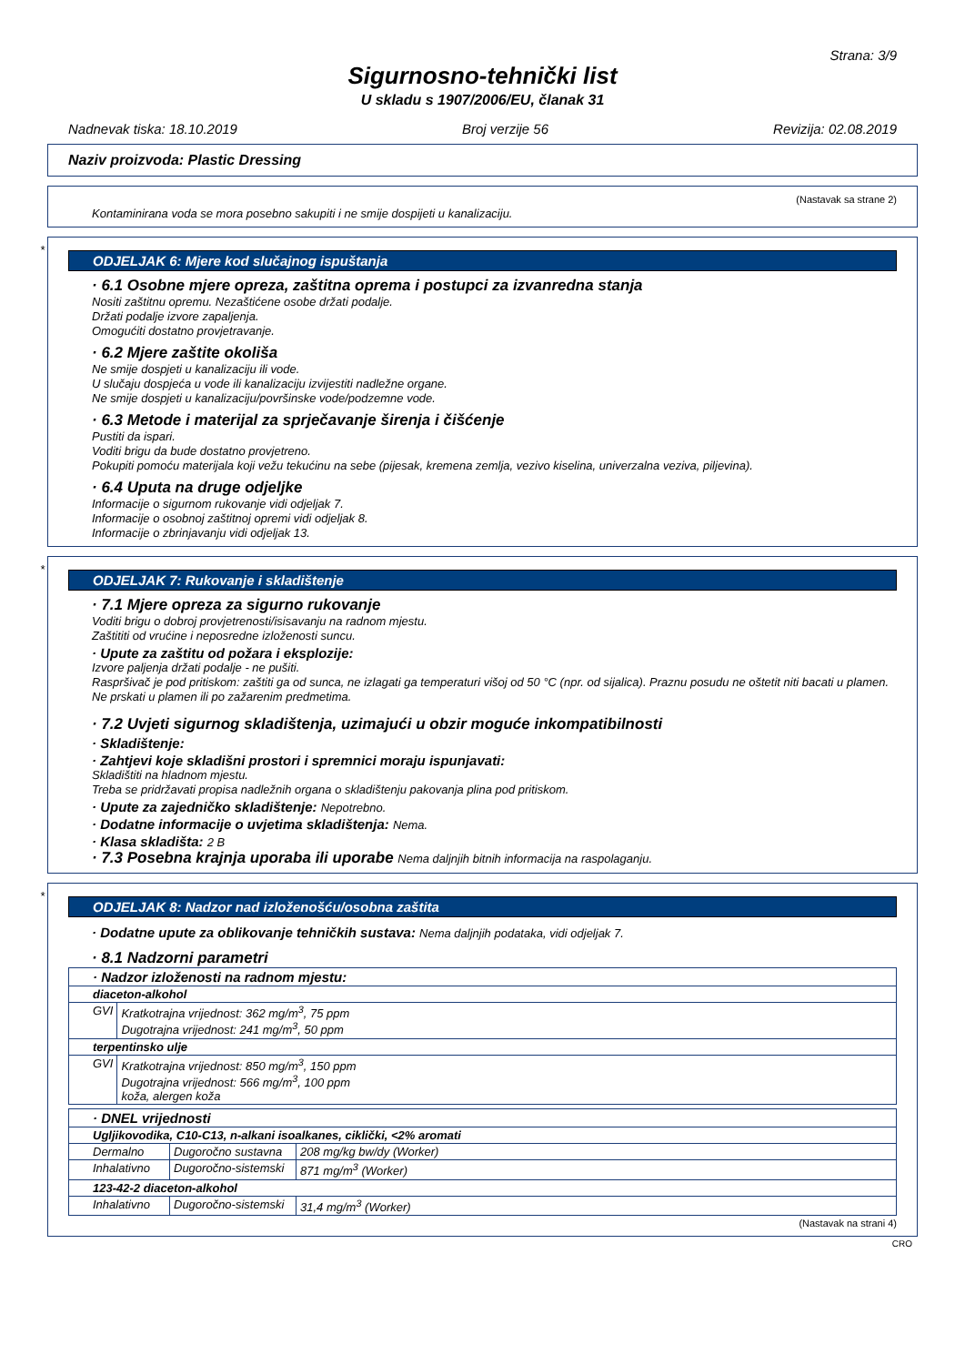Strana: 3/9
Sigurnosno-tehnički list
U skladu s 1907/2006/EU, članak 31
Nadnevak tiska: 18.10.2019 Broj verzije 56 Revizija: 02.08.2019
Naziv proizvoda: Plastic Dressing
(Nastavak sa strane 2)
Kontaminirana voda se mora posebno sakupiti i ne smije dospijeti u kanalizaciju.
*
ODJELJAK 6: Mjere kod slučajnog ispuštanja
· 6.1 Osobne mjere opreza, zaštitna oprema i postupci za izvanredna stanja
Nositi zaštitnu opremu. Nezaštićene osobe držati podalje.
Držati podalje izvore zapaljenja.
Omogućiti dostatno provjetravanje.
· 6.2 Mjere zaštite okoliša
Ne smije dospjeti u kanalizaciju ili vode.
U slučaju dospjeća u vode ili kanalizaciju izvijestiti nadležne organe.
Ne smije dospjeti u kanalizaciju/površinske vode/podzemne vode.
· 6.3 Metode i materijal za sprječavanje širenja i čišćenje
Pustiti da ispari.
Voditi brigu da bude dostatno provjetreno.
Pokupiti pomoću materijala koji vežu tekućinu na sebe (pijesak, kremena zemlja, vezivo kiselina, univerzalna veziva, piljevina).
· 6.4 Uputa na druge odjeljke
Informacije o sigurnom rukovanje vidi odjeljak 7.
Informacije o osobnoj zaštitnoj opremi vidi odjeljak 8.
Informacije o zbrinjavanju vidi odjeljak 13.
*
ODJELJAK 7: Rukovanje i skladištenje
· 7.1 Mjere opreza za sigurno rukovanje
Voditi brigu o dobroj provjetrenosti/isisavanju na radnom mjestu.
Zaštititi od vrućine i neposredne izloženosti suncu.
· Upute za zaštitu od požara i eksplozije:
Izvore paljenja držati podalje - ne pušiti.
Raspršivač je pod pritiskom: zaštiti ga od sunca, ne izlagati ga temperaturi višoj od 50 °C (npr. od sijalica). Praznu posudu ne oštetit niti bacati u plamen.
Ne prskati u plamen ili po zažarenim predmetima.
· 7.2 Uvjeti sigurnog skladištenja, uzimajući u obzir moguće inkompatibilnosti
· Skladištenje:
· Zahtjevi koje skladišni prostori i spremnici moraju ispunjavati:
Skladištiti na hladnom mjestu.
Treba se pridržavati propisa nadležnih organa o skladištenju pakovanja plina pod pritiskom.
· Upute za zajedničko skladištenje: Nepotrebno.
· Dodatne informacije o uvjetima skladištenja: Nema.
· Klasa skladišta: 2 B
· 7.3 Posebna krajnja uporaba ili uporabe Nema daljnjih bitnih informacija na raspolaganju.
*
ODJELJAK 8: Nadzor nad izloženošću/osobna zaštita
· Dodatne upute za oblikovanje tehničkih sustava: Nema daljnjih podataka, vidi odjeljak 7.
· 8.1 Nadzorni parametri
| · Nadzor izloženosti na radnom mjestu: | |
| diaceton-alkohol | |
| GVI | Kratkotrajna vrijednost: 362 mg/m<sup>3</sup>, 75 ppm Dugotrajna vrijednost: 241 mg/m<sup>3</sup>, 50 ppm |
| terpentinsko ulje | |
| GVI | Kratkotrajna vrijednost: 850 mg/m<sup>3</sup>, 150 ppm Dugotrajna vrijednost: 566 mg/m<sup>3</sup>, 100 ppm koža, alergen koža |
| · DNEL vrijednosti | | |
| Ugljikovodika, C10-C13, n-alkani isoalkanes, ciklički, <2% aromati | | |
| Dermalno | Dugoročno sustavna | 208 mg/kg bw/dy (Worker) |
| Inhalativno | Dugoročno-sistemski | 871 mg/m<sup>3</sup> (Worker) |
| 123-42-2 diaceton-alkohol | | |
| Inhalativno | Dugoročno-sistemski | 31,4 mg/m<sup>3</sup> (Worker) |
(Nastavak na strani 4)
CRO